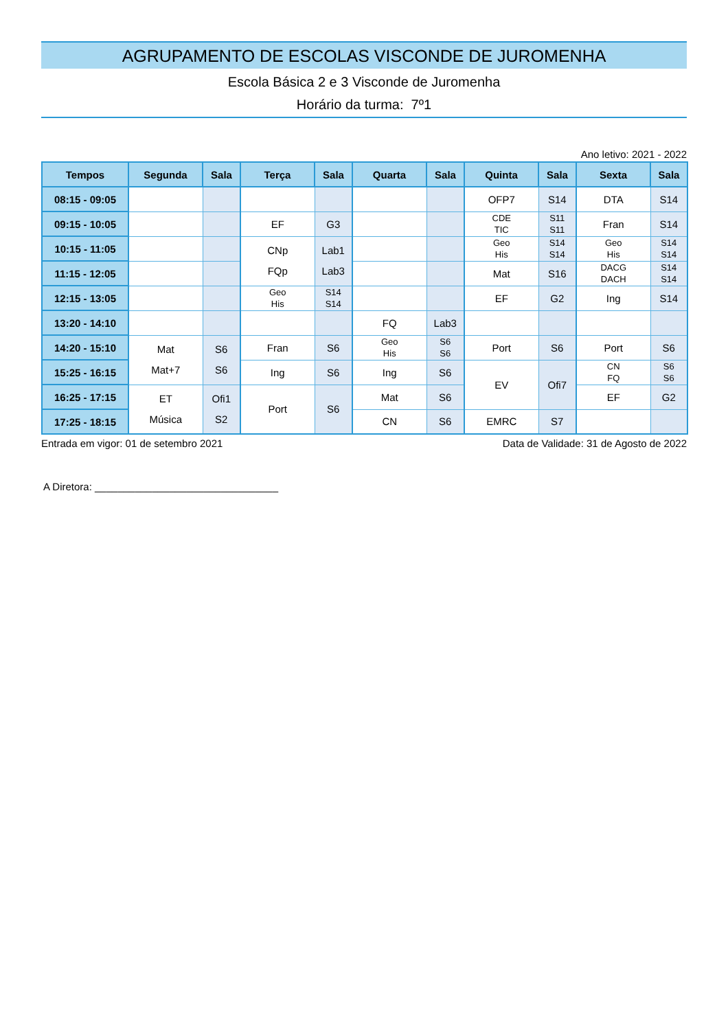AGRUPAMENTO DE ESCOLAS VISCONDE DE JUROMENHA
Escola Básica 2 e 3 Visconde de Juromenha
Horário da turma: 7º1
Ano letivo: 2021 - 2022
| Tempos | Segunda | Sala | Terça | Sala | Quarta | Sala | Quinta | Sala | Sexta | Sala |
| --- | --- | --- | --- | --- | --- | --- | --- | --- | --- | --- |
| 08:15 - 09:05 | | | | | | | OFP7 | S14 | DTA | S14 |
| 09:15 - 10:05 | | | EF | G3 | | | CDE TIC | S11 S11 | Fran | S14 |
| 10:15 - 11:05 | | | CNp FQp | Lab1 Lab3 | | | Geo His | S14 S14 | Geo His | S14 S14 |
| 11:15 - 12:05 | | | | | | | Mat | S16 | DACG DACH | S14 S14 |
| 12:15 - 13:05 | | | Geo His | S14 S14 | | | EF | G2 | Ing | S14 |
| 13:20 - 14:10 | | | | | FQ | Lab3 | | | | |
| 14:20 - 15:10 | Mat Mat+7 | S6 S6 | Fran | S6 | Geo His | S6 S6 | Port | S6 | Port | S6 |
| 15:25 - 16:15 | | | Ing | S6 | Ing | S6 | EV | Ofi7 | CN FQ | S6 S6 |
| 16:25 - 17:15 | ET Música | Ofi1 S2 | Port | S6 | Mat | S6 | | | EF | G2 |
| 17:25 - 18:15 | | | | | CN | S6 | EMRC | S7 | | |
Entrada em vigor: 01 de setembro 2021 Data de Validade: 31 de Agosto de 2022
A Diretora: ________________________________